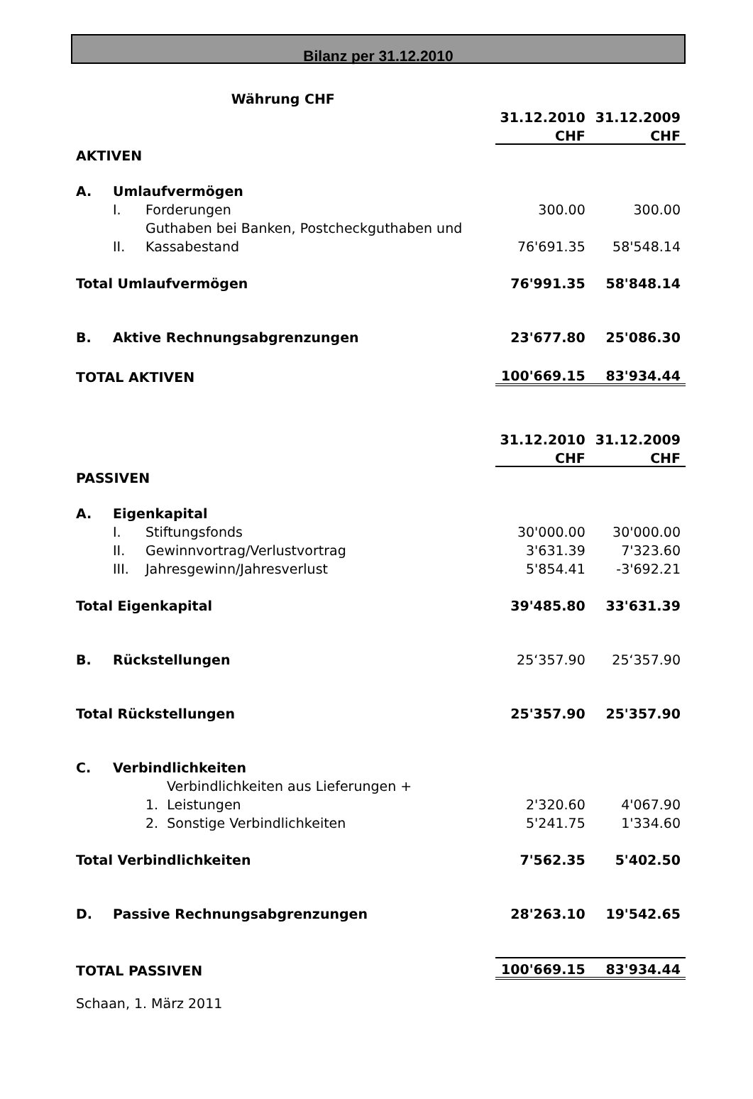Bilanz per 31.12.2010
| Währung CHF | | | | |
| | | | 31.12.2010 | 31.12.2009 |
| | | | CHF | CHF |
| AKTIVEN | | | | |
| A. | Umlaufvermögen | | | |
| | I. | Forderungen | 300.00 | 300.00 |
| | | Guthaben bei Banken, Postcheckguthaben und | | |
| | II. | Kassabestand | 76'691.35 | 58'548.14 |
| Total Umlaufvermögen | | | 76'991.35 | 58'848.14 |
| B. | Aktive Rechnungsabgrenzungen | | 23'677.80 | 25'086.30 |
| TOTAL AKTIVEN | | | 100'669.15 | 83'934.44 |
| | | | 31.12.2010 | 31.12.2009 |
| | | | CHF | CHF |
| PASSIVEN | | | | |
| A. | Eigenkapital | | | |
| | I. | Stiftungsfonds | 30'000.00 | 30'000.00 |
| | II. | Gewinnvortrag/Verlustvortrag | 3'631.39 | 7'323.60 |
| | III. | Jahresgewinn/Jahresverlust | 5'854.41 | -3'692.21 |
| Total Eigenkapital | | | 39'485.80 | 33'631.39 |
| B. | Rückstellungen | | 25‘357.90 | 25‘357.90 |
| Total Rückstellungen | | | 25'357.90 | 25'357.90 |
| C. | Verbindlichkeiten | | | |
| | | Verbindlichkeiten aus Lieferungen + | | |
| | | 1. Leistungen | 2'320.60 | 4'067.90 |
| | | 2. Sonstige Verbindlichkeiten | 5'241.75 | 1'334.60 |
| Total Verbindlichkeiten | | | 7'562.35 | 5'402.50 |
| D. | Passive Rechnungsabgrenzungen | | 28'263.10 | 19'542.65 |
| TOTAL PASSIVEN | | | 100'669.15 | 83'934.44 |
| Schaan, 1. März 2011 | | | | |